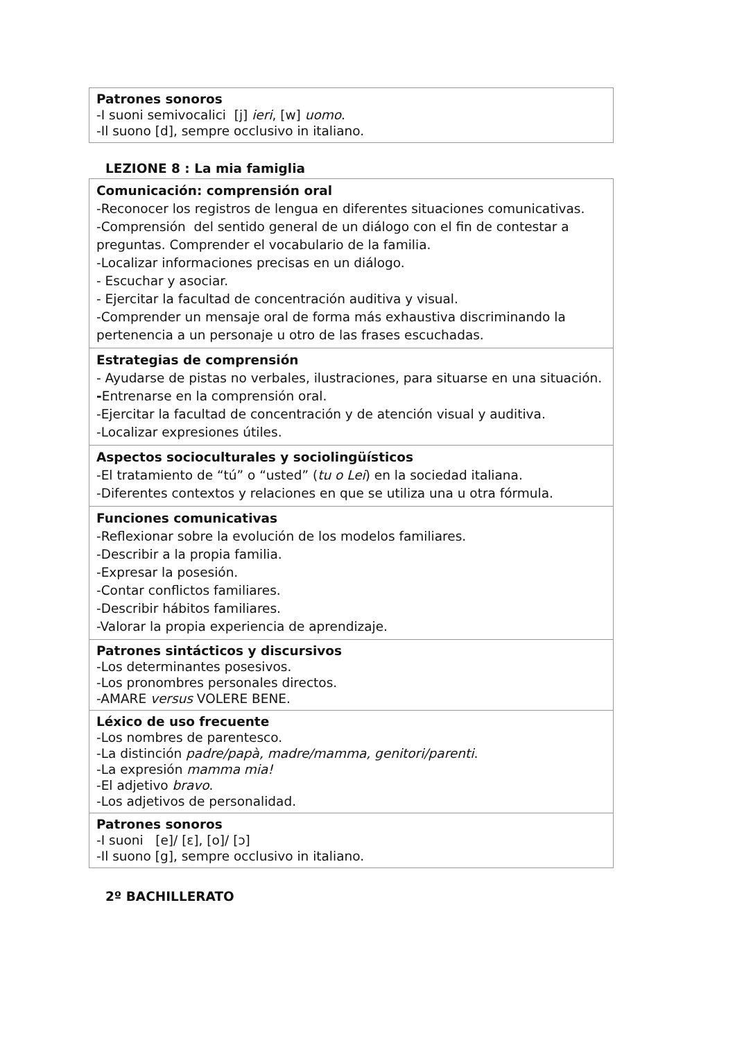| Patrones sonoros -I suoni semivocalici [j] ieri , [w] uomo . -Il suono [d], sempre occlusivo in italiano. |
LEZIONE 8 : La mia famiglia
| Comunicación: comprensión oral -Reconocer los registros de lengua en diferentes situaciones comunicativas. -Comprensión del sentido general de un diálogo con el fin de contestar a preguntas. Comprender el vocabulario de la familia. -Localizar informaciones precisas en un diálogo. - Escuchar y asociar. - Ejercitar la facultad de concentración auditiva y visual. -Comprender un mensaje oral de forma más exhaustiva discriminando la pertenencia a un personaje u otro de las frases escuchadas. |
| Estrategias de comprensión - Ayudarse de pistas no verbales, ilustraciones, para situarse en una situación. - Entrenarse en la comprensión oral. -Ejercitar la facultad de concentración y de atención visual y auditiva. -Localizar expresiones útiles. |
| Aspectos socioculturales y sociolingüísticos -El tratamiento de “tú” o “usted” ( tu o Lei ) en la sociedad italiana. -Diferentes contextos y relaciones en que se utiliza una u otra fórmula. |
| Funciones comunicativas -Reflexionar sobre la evolución de los modelos familiares. -Describir a la propia familia. -Expresar la posesión. -Contar conflictos familiares. -Describir hábitos familiares. -Valorar la propia experiencia de aprendizaje. |
| Patrones sintácticos y discursivos -Los determinantes posesivos. -Los pronombres personales directos. -AMARE versus VOLERE BENE. |
| Léxico de uso frecuente -Los nombres de parentesco. -La distinción padre/papà, madre/mamma, genitori/parenti . -La expresión mamma mia! -El adjetivo bravo . -Los adjetivos de personalidad. |
| Patrones sonoros -I suoni [e]/ [ɛ], [o]/ [ɔ] -Il suono [g], sempre occlusivo in italiano. |
2º BACHILLERATO